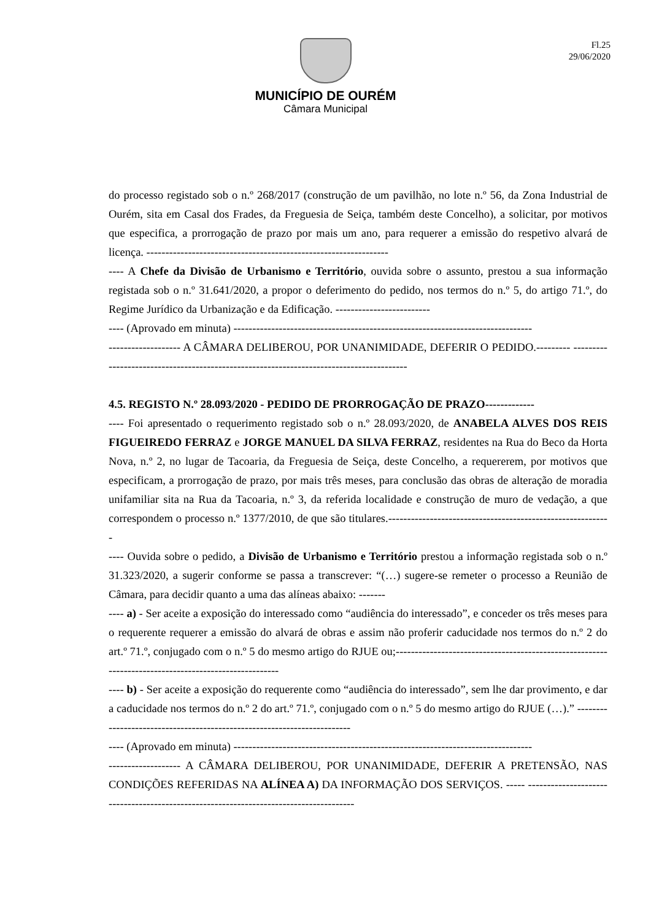Fl.25
29/06/2020
MUNICÍPIO DE OURÉM
Câmara Municipal
do processo registado sob o n.º 268/2017 (construção de um pavilhão, no lote n.º 56, da Zona Industrial de Ourém, sita em Casal dos Frades, da Freguesia de Seiça, também deste Concelho), a solicitar, por motivos que especifica, a prorrogação de prazo por mais um ano, para requerer a emissão do respetivo alvará de licença. ----------------------------------------------------------------
---- A Chefe da Divisão de Urbanismo e Território, ouvida sobre o assunto, prestou a sua informação registada sob o n.º 31.641/2020, a propor o deferimento do pedido, nos termos do n.º 5, do artigo 71.º, do Regime Jurídico da Urbanização e da Edificação. -------------------------
---- (Aprovado em minuta) -------------------------------------------------------------------------------
------------------- A CÂMARA DELIBEROU, POR UNANIMIDADE, DEFERIR O PEDIDO.--------- ----------------------------------------------------------------------------------------
4.5. REGISTO N.º 28.093/2020 - PEDIDO DE PRORROGAÇÃO DE PRAZO-------------
---- Foi apresentado o requerimento registado sob o n.º 28.093/2020, de ANABELA ALVES DOS REIS FIGUEIREDO FERRAZ e JORGE MANUEL DA SILVA FERRAZ, residentes na Rua do Beco da Horta Nova, n.º 2, no lugar de Tacoaria, da Freguesia de Seiça, deste Concelho, a requererem, por motivos que especificam, a prorrogação de prazo, por mais três meses, para conclusão das obras de alteração de moradia unifamiliar sita na Rua da Tacoaria, n.º 3, da referida localidade e construção de muro de vedação, a que correspondem o processo n.º 1377/2010, de que são titulares.-----------------------------------------------------------
---- Ouvida sobre o pedido, a Divisão de Urbanismo e Território prestou a informação registada sob o n.º 31.323/2020, a sugerir conforme se passa a transcrever: “(…) sugere-se remeter o processo a Reunião de Câmara, para decidir quanto a uma das alíneas abaixo: -------
---- a) - Ser aceite a exposição do interessado como “audiência do interessado”, e conceder os três meses para o requerente requerer a emissão do alvará de obras e assim não proferir caducidade nos termos do n.º 2 do art.º 71.º, conjugado com o n.º 5 do mesmo artigo do RJUE ou;-----------------------------------------------------------------------------------------------------
---- b) - Ser aceite a exposição do requerente como “audiência do interessado”, sem lhe dar provimento, e dar a caducidade nos termos do n.º 2 do art.º 71.º, conjugado com o n.º 5 do mesmo artigo do RJUE (…).” ------------------------------------------------------------------------
---- (Aprovado em minuta) -------------------------------------------------------------------------------
------------------- A CÂMARA DELIBEROU, POR UNANIMIDADE, DEFERIR A PRETENSÃO, NAS CONDIÇÕES REFERIDAS NA ALÍNEA A) DA INFORMAÇÃO DOS SERVIÇOS. ----- --------------------------------------------------------------------------------------